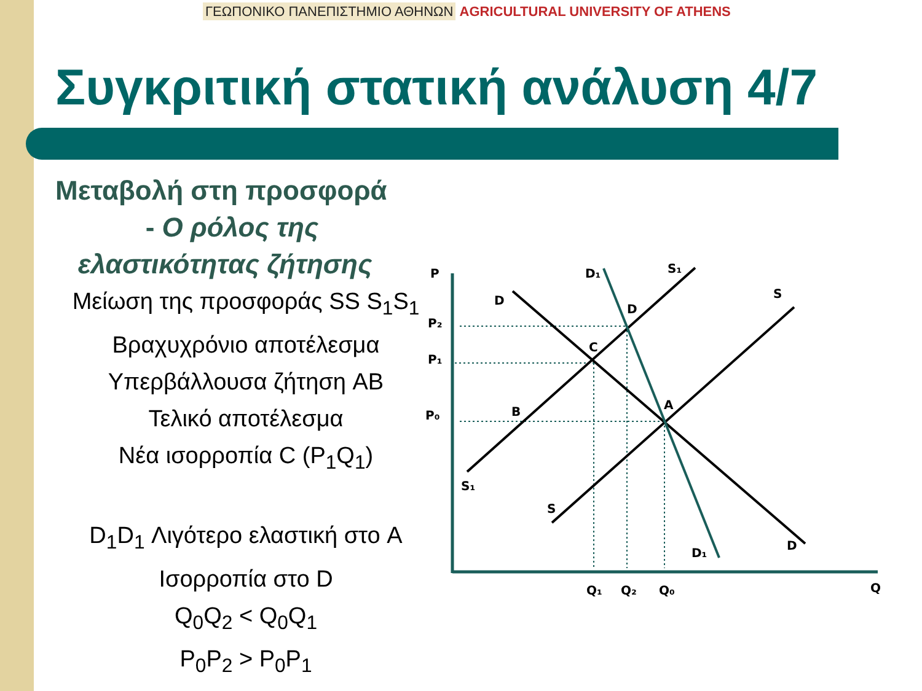ΓΕΩΠΟΝΙΚΟ ΠΑΝΕΠΙΣΤΗΜΙΟ ΑΘΗΝΩΝ AGRICULTURAL UNIVERSITY OF ATHENS
Συγκριτική στατική ανάλυση 4/7
Μεταβολή στη προσφορά
- Ο ρόλος της
ελαστικότητας ζήτησης
Μείωση της προσφοράς SS S<sub>1</sub>S<sub>1</sub>
Βραχυχρόνιο αποτέλεσμα
Υπερβάλλουσα ζήτηση AB
Τελικό αποτέλεσμα
Νέα ισορροπία C (P<sub>1</sub>Q<sub>1</sub>)
D<sub>1</sub>D<sub>1</sub> Λιγότερο ελαστική στο A
Ισορροπία στο D
Q<sub>0</sub>Q<sub>2</sub> < Q<sub>0</sub>Q<sub>1</sub>
P<sub>0</sub>P<sub>2</sub> > P<sub>0</sub>P<sub>1</sub>
P
P₂
P₁
P₀
Q₁
Q₂
Q₀
Q
D
D₁
S₁
S
D
C
B
A
S₁
S
D₁
D